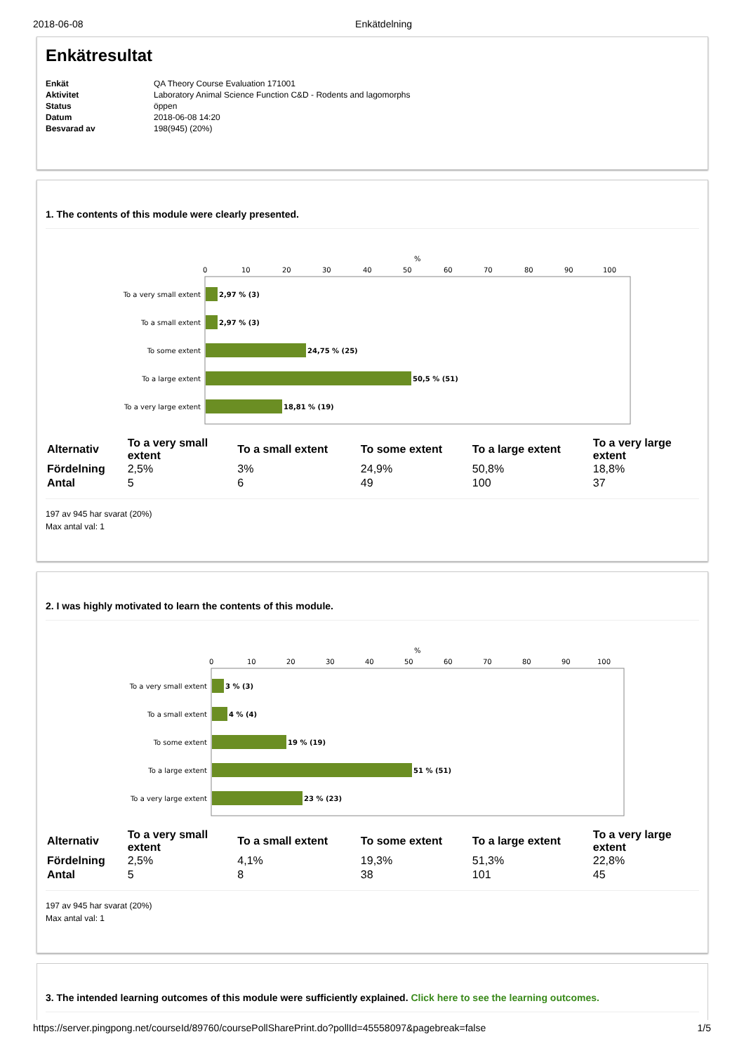2018-06-08 Enkätdelning
Enkätresultat
| Enkät | QA Theory Course Evaluation 171001 |
| Aktivitet | Laboratory Animal Science Function C&D - Rodents and lagomorphs |
| Status | öppen |
| Datum | 2018-06-08 14:20 |
| Besvarad av | 198(945) (20%) |
1. The contents of this module were clearly presented.
%
0
10
20
30
40
50
60
70
80
90
100
To a very small extent
To a small extent
To some extent
To a large extent
To a very large extent
2,97 % (3)
2,97 % (3)
24,75 % (25)
50,5 % (51)
18,81 % (19)
| Alternativ | To a very small extent | To a small extent | To some extent | To a large extent | To a very large extent |
| --- | --- | --- | --- | --- | --- |
| Fördelning | 2,5% | 3% | 24,9% | 50,8% | 18,8% |
| Antal | 5 | 6 | 49 | 100 | 37 |
197 av 945 har svarat (20%)
Max antal val: 1
2. I was highly motivated to learn the contents of this module.
%
0
10
20
30
40
50
60
70
80
90
100
To a very small extent
To a small extent
To some extent
To a large extent
To a very large extent
3 % (3)
4 % (4)
19 % (19)
51 % (51)
23 % (23)
| Alternativ | To a very small extent | To a small extent | To some extent | To a large extent | To a very large extent |
| --- | --- | --- | --- | --- | --- |
| Fördelning | 2,5% | 4,1% | 19,3% | 51,3% | 22,8% |
| Antal | 5 | 8 | 38 | 101 | 45 |
197 av 945 har svarat (20%)
Max antal val: 1
3. The intended learning outcomes of this module were sufficiently explained. Click here to see the learning outcomes.
https://server.pingpong.net/courseId/89760/coursePollSharePrint.do?pollId=45558097&pagebreak=false 1/5